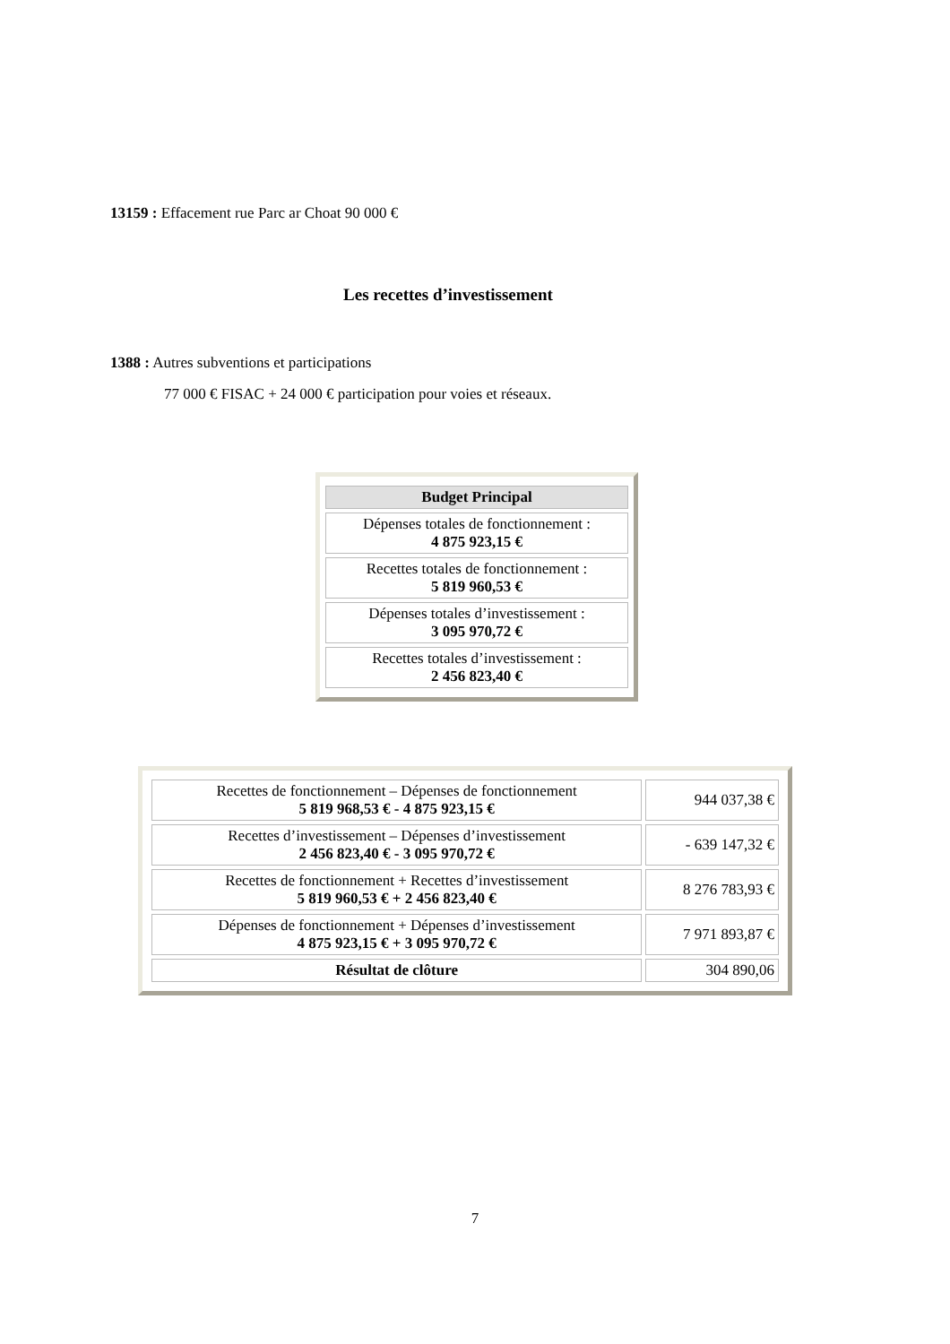13159 : Effacement rue Parc ar Choat 90 000 €
Les recettes d’investissement
1388 : Autres subventions et participations
77 000 € FISAC + 24 000 € participation pour voies et réseaux.
| Budget Principal |
| --- |
| Dépenses totales de fonctionnement : 4 875 923,15 € |
| Recettes totales de fonctionnement : 5 819 960,53 € |
| Dépenses totales d’investissement : 3 095 970,72 € |
| Recettes totales d’investissement : 2 456 823,40 € |
| Recettes de fonctionnement – Dépenses de fonctionnement 5 819 968,53 € - 4 875 923,15 € | 944 037,38 € |
| Recettes d’investissement – Dépenses d’investissement 2 456 823,40 € - 3 095 970,72 € | - 639 147,32 € |
| Recettes de fonctionnement + Recettes d’investissement 5 819 960,53 € + 2 456 823,40 € | 8 276 783,93 € |
| Dépenses de fonctionnement + Dépenses d’investissement 4 875 923,15 € + 3 095 970,72 € | 7 971 893,87 € |
| Résultat de clôture | 304 890,06 |
7